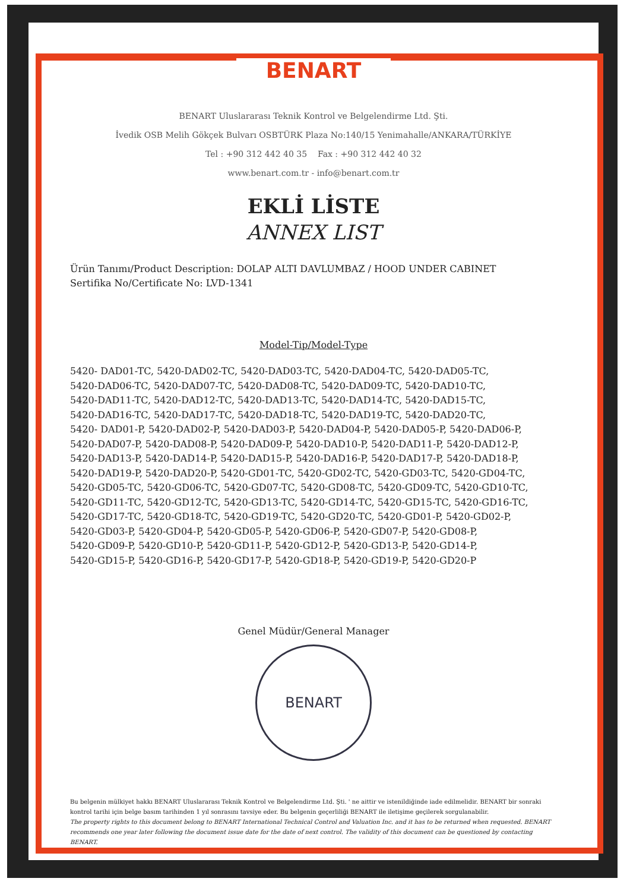BENART
BENART Uluslararası Teknik Kontrol ve Belgelendirme Ltd. Şti.
İvedik OSB Melih Gökçek Bulvarı OSBTÜRK Plaza No:140/15 Yenimahalle/ANKARA/TÜRKİYE
Tel : +90 312 442 40 35 Fax : +90 312 442 40 32
www.benart.com.tr - info@benart.com.tr
EKLİ LİSTE
ANNEX LIST
Ürün Tanımı/Product Description: DOLAP ALTI DAVLUMBAZ / HOOD UNDER CABINET
Sertifika No/Certificate No: LVD-1341
Model-Tip/Model-Type
5420- DAD01-TC, 5420-DAD02-TC, 5420-DAD03-TC, 5420-DAD04-TC, 5420-DAD05-TC,
5420-DAD06-TC, 5420-DAD07-TC, 5420-DAD08-TC, 5420-DAD09-TC, 5420-DAD10-TC,
5420-DAD11-TC, 5420-DAD12-TC, 5420-DAD13-TC, 5420-DAD14-TC, 5420-DAD15-TC,
5420-DAD16-TC, 5420-DAD17-TC, 5420-DAD18-TC, 5420-DAD19-TC, 5420-DAD20-TC,
5420- DAD01-P, 5420-DAD02-P, 5420-DAD03-P, 5420-DAD04-P, 5420-DAD05-P, 5420-DAD06-P,
5420-DAD07-P, 5420-DAD08-P, 5420-DAD09-P, 5420-DAD10-P, 5420-DAD11-P, 5420-DAD12-P,
5420-DAD13-P, 5420-DAD14-P, 5420-DAD15-P, 5420-DAD16-P, 5420-DAD17-P, 5420-DAD18-P,
5420-DAD19-P, 5420-DAD20-P, 5420-GD01-TC, 5420-GD02-TC, 5420-GD03-TC, 5420-GD04-TC,
5420-GD05-TC, 5420-GD06-TC, 5420-GD07-TC, 5420-GD08-TC, 5420-GD09-TC, 5420-GD10-TC,
5420-GD11-TC, 5420-GD12-TC, 5420-GD13-TC, 5420-GD14-TC, 5420-GD15-TC, 5420-GD16-TC,
5420-GD17-TC, 5420-GD18-TC, 5420-GD19-TC, 5420-GD20-TC, 5420-GD01-P, 5420-GD02-P,
5420-GD03-P, 5420-GD04-P, 5420-GD05-P, 5420-GD06-P, 5420-GD07-P, 5420-GD08-P,
5420-GD09-P, 5420-GD10-P, 5420-GD11-P, 5420-GD12-P, 5420-GD13-P, 5420-GD14-P,
5420-GD15-P, 5420-GD16-P, 5420-GD17-P, 5420-GD18-P, 5420-GD19-P, 5420-GD20-P
Genel Müdür/General Manager
BENART
Bu belgenin mülkiyet hakkı BENART Uluslararası Teknik Kontrol ve Belgelendirme Ltd. Şti. ' ne aittir ve istenildiğinde iade edilmelidir. BENART bir sonraki kontrol tarihi için belge basım tarihinden 1 yıl sonrasını tavsiye eder. Bu belgenin geçerliliği BENART ile iletişime geçilerek sorgulanabilir.
The property rights to this document belong to BENART International Technical Control and Valuation Inc. and it has to be returned when requested. BENART recommends one year later following the document issue date for the date of next control. The validity of this document can be questioned by contacting BENART.